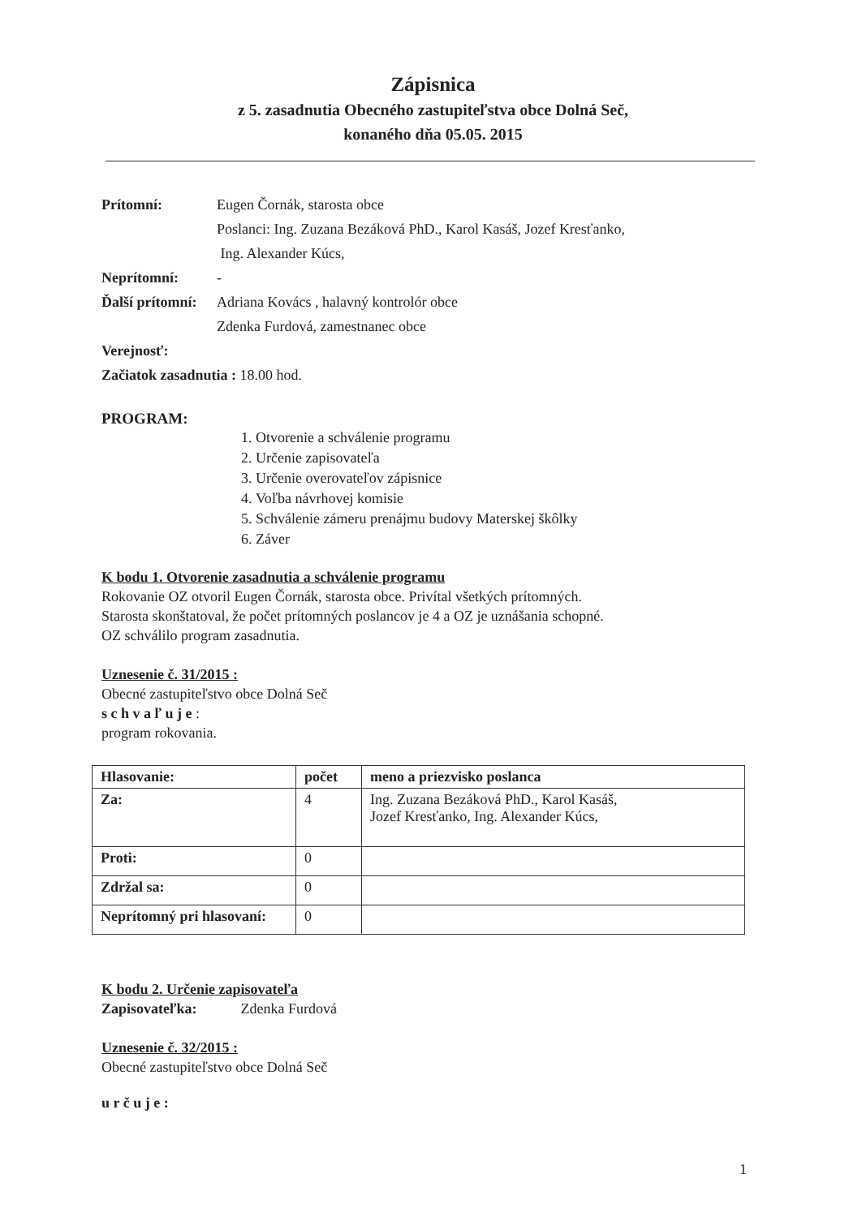Zápisnica
z 5. zasadnutia Obecného zastupiteľstva obce Dolná Seč,
konaného dňa 05.05. 2015
Prítomní: Eugen Čornák, starosta obce
Poslanci: Ing. Zuzana Bezáková PhD., Karol Kasáš, Jozef Kresťanko,
Ing. Alexander Kúcs,
Neprítomní: -
Ďalší prítomní: Adriana Kovács , halavný kontrolór obce
Zdenka Furdová, zamestnanec obce
Verejnosť:
Začiatok zasadnutia : 18.00 hod.
PROGRAM:
1. Otvorenie a schválenie programu
2. Určenie zapisovateľa
3. Určenie overovateľov zápisnice
4. Voľba návrhovej komisie
5. Schválenie zámeru prenájmu budovy Materskej škôlky
6. Záver
K bodu 1. Otvorenie zasadnutia a schválenie programu
Rokovanie OZ otvoril Eugen Čornák, starosta obce. Privítal všetkých prítomných.
Starosta skonštatoval, že počet prítomných poslancov je 4 a OZ je uznášania schopné.
OZ schválilo program zasadnutia.
Uznesenie č. 31/2015 :
Obecné zastupiteľstvo obce Dolná Seč
s c h v a ľ u j e :
program rokovania.
| Hlasovanie: | počet | meno a priezvisko poslanca |
| --- | --- | --- |
| Za: | 4 | Ing. Zuzana Bezáková PhD., Karol Kasáš, Jozef Kresťanko, Ing. Alexander Kúcs, |
| Proti: | 0 | |
| Zdržal sa: | 0 | |
| Neprítomný pri hlasovaní: | 0 | |
K bodu 2. Určenie zapisovateľa
Zapisovateľka: Zdenka Furdová
Uznesenie č. 32/2015 :
Obecné zastupiteľstvo obce Dolná Seč
u r č u j e :
1